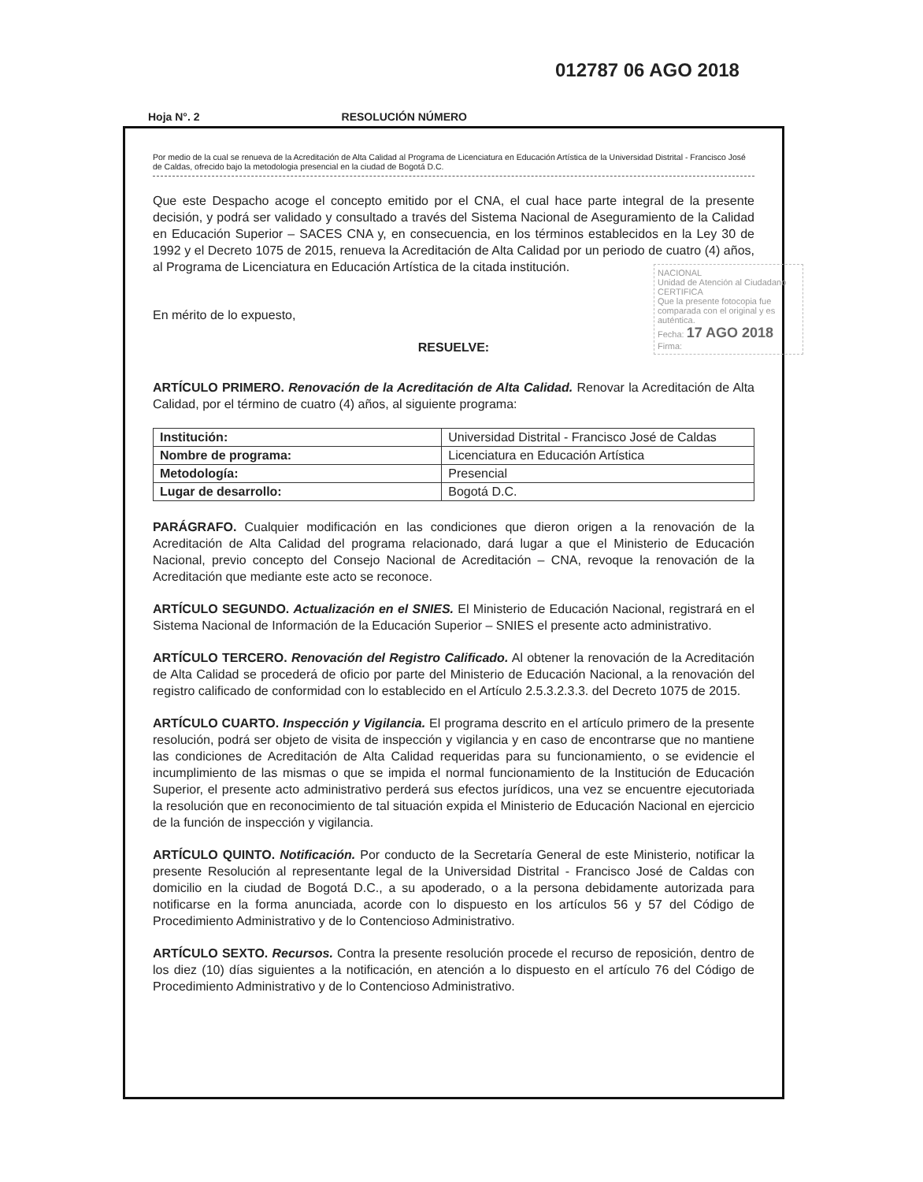012787 06 AGO 2018
Hoja N°. 2 RESOLUCIÓN NÚMERO
Por medio de la cual se renueva de la Acreditación de Alta Calidad al Programa de Licenciatura en Educación Artística de la Universidad Distrital - Francisco José de Caldas, ofrecido bajo la metodologia presencial en la ciudad de Bogotá D.C.
Que este Despacho acoge el concepto emitido por el CNA, el cual hace parte integral de la presente decisión, y podrá ser validado y consultado a través del Sistema Nacional de Aseguramiento de la Calidad en Educación Superior – SACES CNA y, en consecuencia, en los términos establecidos en la Ley 30 de 1992 y el Decreto 1075 de 2015, renueva la Acreditación de Alta Calidad por un periodo de cuatro (4) años, al Programa de Licenciatura en Educación Artística de la citada institución.
En mérito de lo expuesto,
RESUELVE:
ARTÍCULO PRIMERO. Renovación de la Acreditación de Alta Calidad. Renovar la Acreditación de Alta Calidad, por el término de cuatro (4) años, al siguiente programa:
| Institución: | Universidad Distrital - Francisco José de Caldas |
| Nombre de programa: | Licenciatura en Educación Artística |
| Metodología: | Presencial |
| Lugar de desarrollo: | Bogotá D.C. |
PARÁGRAFO. Cualquier modificación en las condiciones que dieron origen a la renovación de la Acreditación de Alta Calidad del programa relacionado, dará lugar a que el Ministerio de Educación Nacional, previo concepto del Consejo Nacional de Acreditación – CNA, revoque la renovación de la Acreditación que mediante este acto se reconoce.
ARTÍCULO SEGUNDO. Actualización en el SNIES. El Ministerio de Educación Nacional, registrará en el Sistema Nacional de Información de la Educación Superior – SNIES el presente acto administrativo.
ARTÍCULO TERCERO. Renovación del Registro Calificado. Al obtener la renovación de la Acreditación de Alta Calidad se procederá de oficio por parte del Ministerio de Educación Nacional, a la renovación del registro calificado de conformidad con lo establecido en el Artículo 2.5.3.2.3.3. del Decreto 1075 de 2015.
ARTÍCULO CUARTO. Inspección y Vigilancia. El programa descrito en el artículo primero de la presente resolución, podrá ser objeto de visita de inspección y vigilancia y en caso de encontrarse que no mantiene las condiciones de Acreditación de Alta Calidad requeridas para su funcionamiento, o se evidencie el incumplimiento de las mismas o que se impida el normal funcionamiento de la Institución de Educación Superior, el presente acto administrativo perderá sus efectos jurídicos, una vez se encuentre ejecutoriada la resolución que en reconocimiento de tal situación expida el Ministerio de Educación Nacional en ejercicio de la función de inspección y vigilancia.
ARTÍCULO QUINTO. Notificación. Por conducto de la Secretaría General de este Ministerio, notificar la presente Resolución al representante legal de la Universidad Distrital - Francisco José de Caldas con domicilio en la ciudad de Bogotá D.C., a su apoderado, o a la persona debidamente autorizada para notificarse en la forma anunciada, acorde con lo dispuesto en los artículos 56 y 57 del Código de Procedimiento Administrativo y de lo Contencioso Administrativo.
ARTÍCULO SEXTO. Recursos. Contra la presente resolución procede el recurso de reposición, dentro de los diez (10) días siguientes a la notificación, en atención a lo dispuesto en el artículo 76 del Código de Procedimiento Administrativo y de lo Contencioso Administrativo.
NACIONAL
Unidad de Atención al Ciudadano
CERTIFICA
Que la presente fotocopia fue comparada con el original y es auténtica.
Fecha: 17 AGO 2018
Firma: